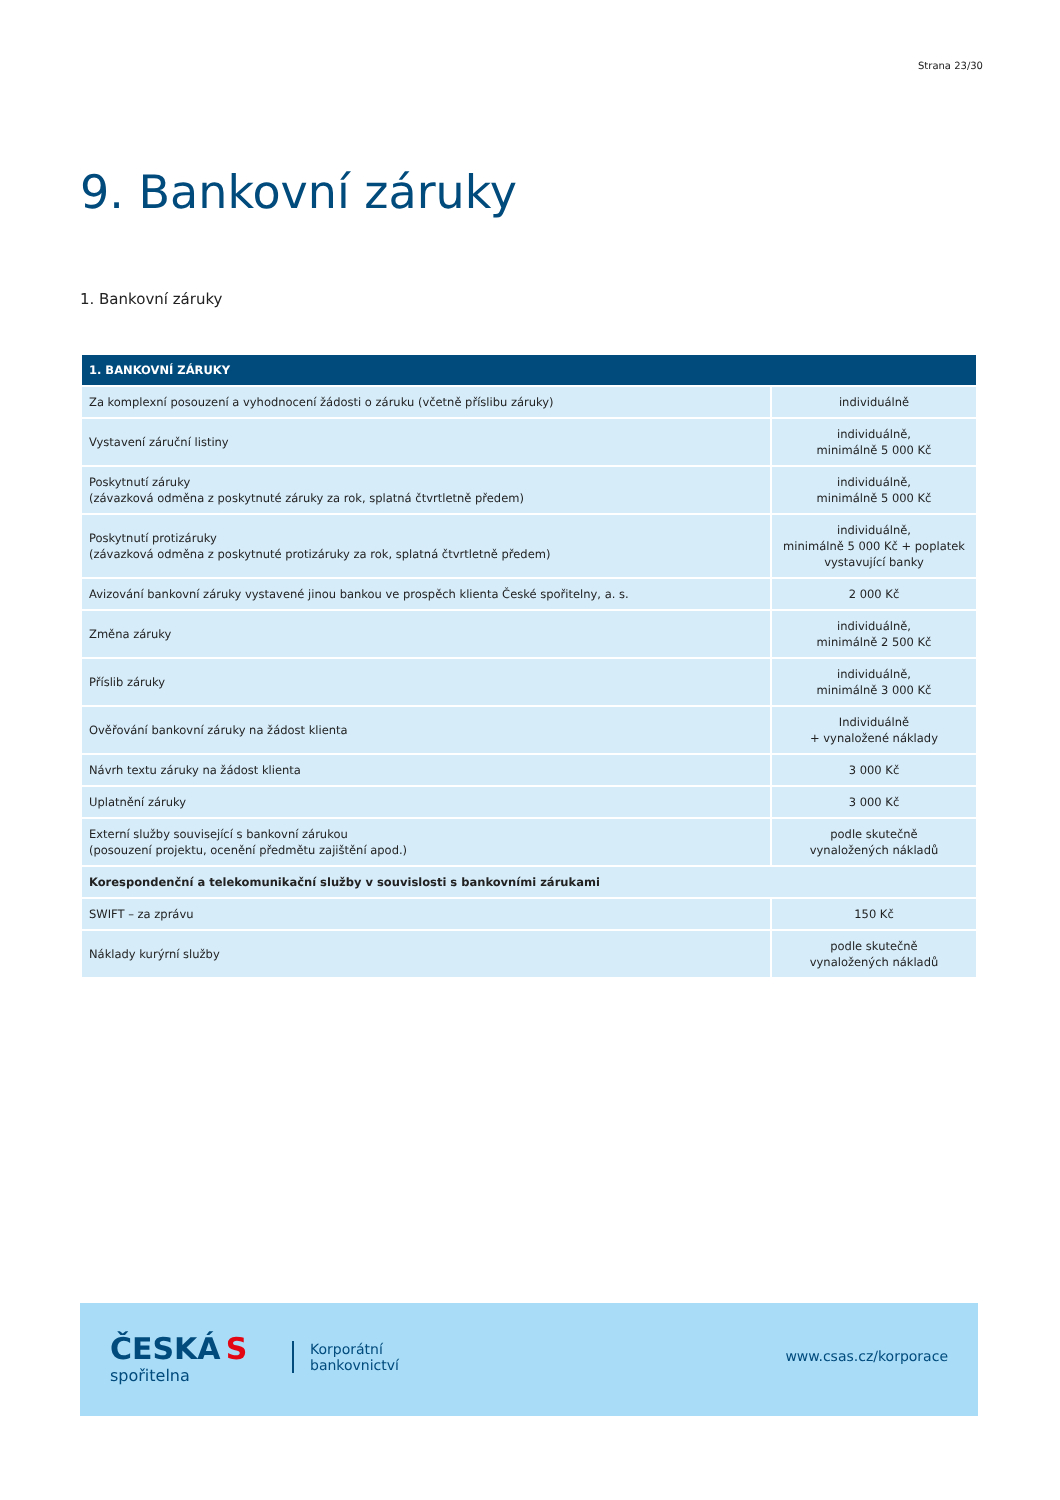Strana 23/30
9. Bankovní záruky
1. Bankovní záruky
| 1. BANKOVNÍ ZÁRUKY | |
| --- | --- |
| Za komplexní posouzení a vyhodnocení žádosti o záruku (včetně příslibu záruky) | individuálně |
| Vystavení záruční listiny | individuálně, minimálně 5 000 Kč |
| Poskytnutí záruky (závazková odměna z poskytnuté záruky za rok, splatná čtvrtletně předem) | individuálně, minimálně 5 000 Kč |
| Poskytnutí protizáruky (závazková odměna z poskytnuté protizáruky za rok, splatná čtvrtletně předem) | individuálně, minimálně 5 000 Kč + poplatek vystavující banky |
| Avizování bankovní záruky vystavené jinou bankou ve prospěch klienta České spořitelny, a. s. | 2 000 Kč |
| Změna záruky | individuálně, minimálně 2 500 Kč |
| Příslib záruky | individuálně, minimálně 3 000 Kč |
| Ověřování bankovní záruky na žádost klienta | Individuálně + vynaložené náklady |
| Návrh textu záruky na žádost klienta | 3 000 Kč |
| Uplatnění záruky | 3 000 Kč |
| Externí služby související s bankovní zárukou (posouzení projektu, ocenění předmětu zajištění apod.) | podle skutečně vynaložených nákladů |
| Korespondenční a telekomunikační služby v souvislosti s bankovními zárukami | |
| SWIFT – za zprávu | 150 Kč |
| Náklady kurýrní služby | podle skutečně vynaložených nákladů |
ČESKÁ S
spořitelna
Korporátní
bankovnictví
www.csas.cz/korporace